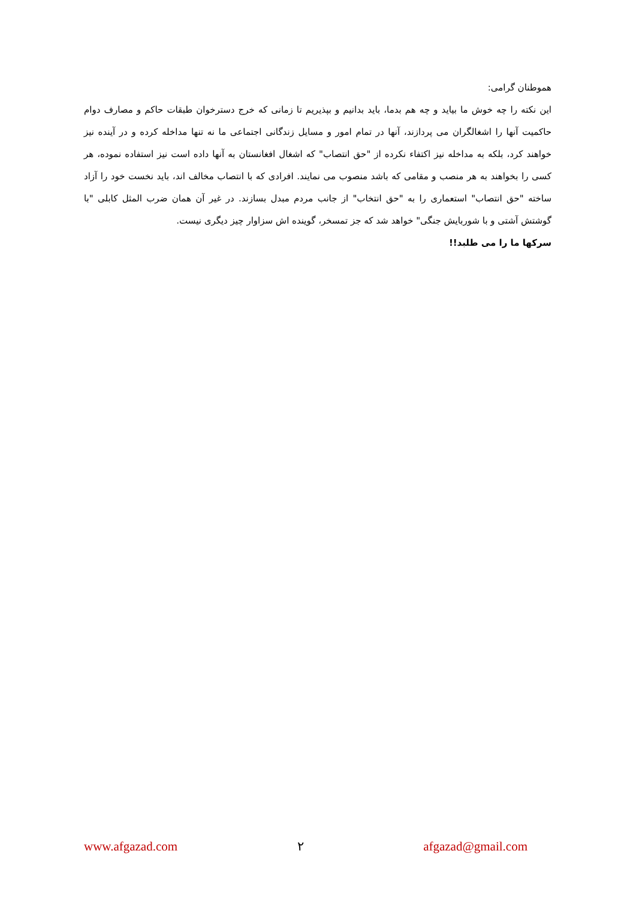هموطنان گرامی:
این نکته را چه خوش ما بیاید و چه هم بدما، باید بدانیم و بپذیریم تا زمانی که خرج دسترخوان طبقات حاکم و مصارف دوام حاکمیت آنها را اشغالگران می پردازند، آنها در تمام امور و مسایل زندگانی اجتماعی ما نه تنها مداخله کرده و در آینده نیز خواهند کرد، بلکه به مداخله نیز اکتفاء نکرده از "حق انتصاب" که اشغال افغانستان به آنها داده است نیز استفاده نموده، هر کسی را بخواهند به هر منصب و مقامی که باشد منصوب می نمایند. افرادی که با انتصاب مخالف اند، باید نخست خود را آزاد ساخته "حق انتصاب" استعماری را به "حق انتخاب" از جانب مردم مبدل بسازند. در غیر آن همان ضرب المثل کابلی "با گوشتش آشتی و با شوربایش جنگی" خواهد شد که جز تمسخر، گوینده اش سزاوار چیز دیگری نیست.
سرکها ما را می طلبد!!
www.afgazad.com ۲ afgazad@gmail.com